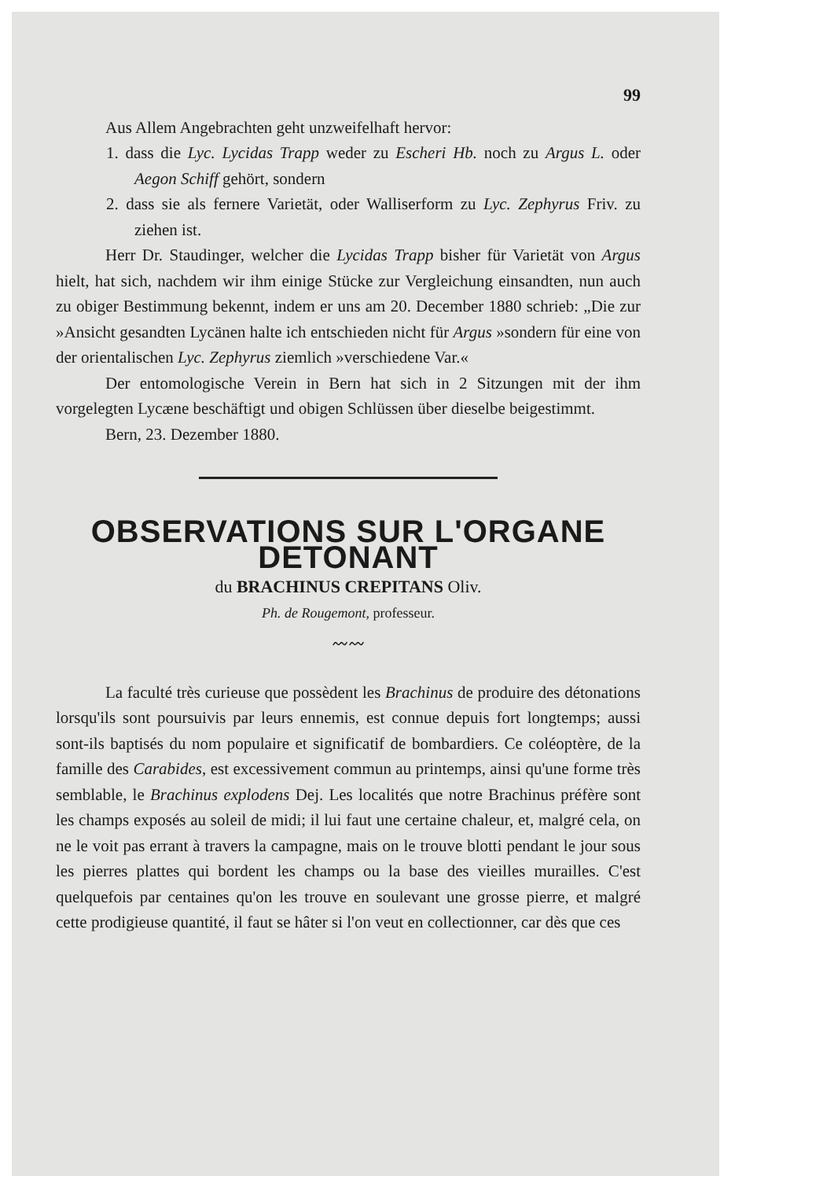99
Aus Allem Angebrachten geht unzweifelhaft hervor:
1. dass die Lyc. Lycidas Trapp weder zu Escheri Hb. noch zu Argus L. oder Aegon Schiff gehört, sondern
2. dass sie als fernere Varietät, oder Walliserform zu Lyc. Zephyrus Friv. zu ziehen ist.
Herr Dr. Staudinger, welcher die Lycidas Trapp bisher für Varietät von Argus hielt, hat sich, nachdem wir ihm einige Stücke zur Vergleichung einsandten, nun auch zu obiger Bestimmung bekennt, indem er uns am 20. December 1880 schrieb: „Die zur »Ansicht gesandten Lycänen halte ich entschieden nicht für Argus »sondern für eine von der orientalischen Lyc. Zephyrus ziemlich »verschiedene Var.«
Der entomologische Verein in Bern hat sich in 2 Sitzungen mit der ihm vorgelegten Lycæne beschäftigt und obigen Schlüssen über dieselbe beigestimmt.
Bern, 23. Dezember 1880.
OBSERVATIONS SUR L'ORGANE DETONANT
du BRACHINUS CREPITANS Oliv.
Ph. de Rougemont, professeur.
〰〰
La faculté très curieuse que possèdent les Brachinus de produire des détonations lorsqu'ils sont poursuivis par leurs ennemis, est connue depuis fort longtemps; aussi sont-ils baptisés du nom populaire et significatif de bombardiers. Ce coléoptère, de la famille des Carabides, est excessivement commun au printemps, ainsi qu'une forme très semblable, le Brachinus explodens Dej. Les localités que notre Brachinus préfère sont les champs exposés au soleil de midi; il lui faut une certaine chaleur, et, malgré cela, on ne le voit pas errant à travers la campagne, mais on le trouve blotti pendant le jour sous les pierres plattes qui bordent les champs ou la base des vieilles murailles. C'est quelquefois par centaines qu'on les trouve en soulevant une grosse pierre, et malgré cette prodigieuse quantité, il faut se hâter si l'on veut en collectionner, car dès que ces